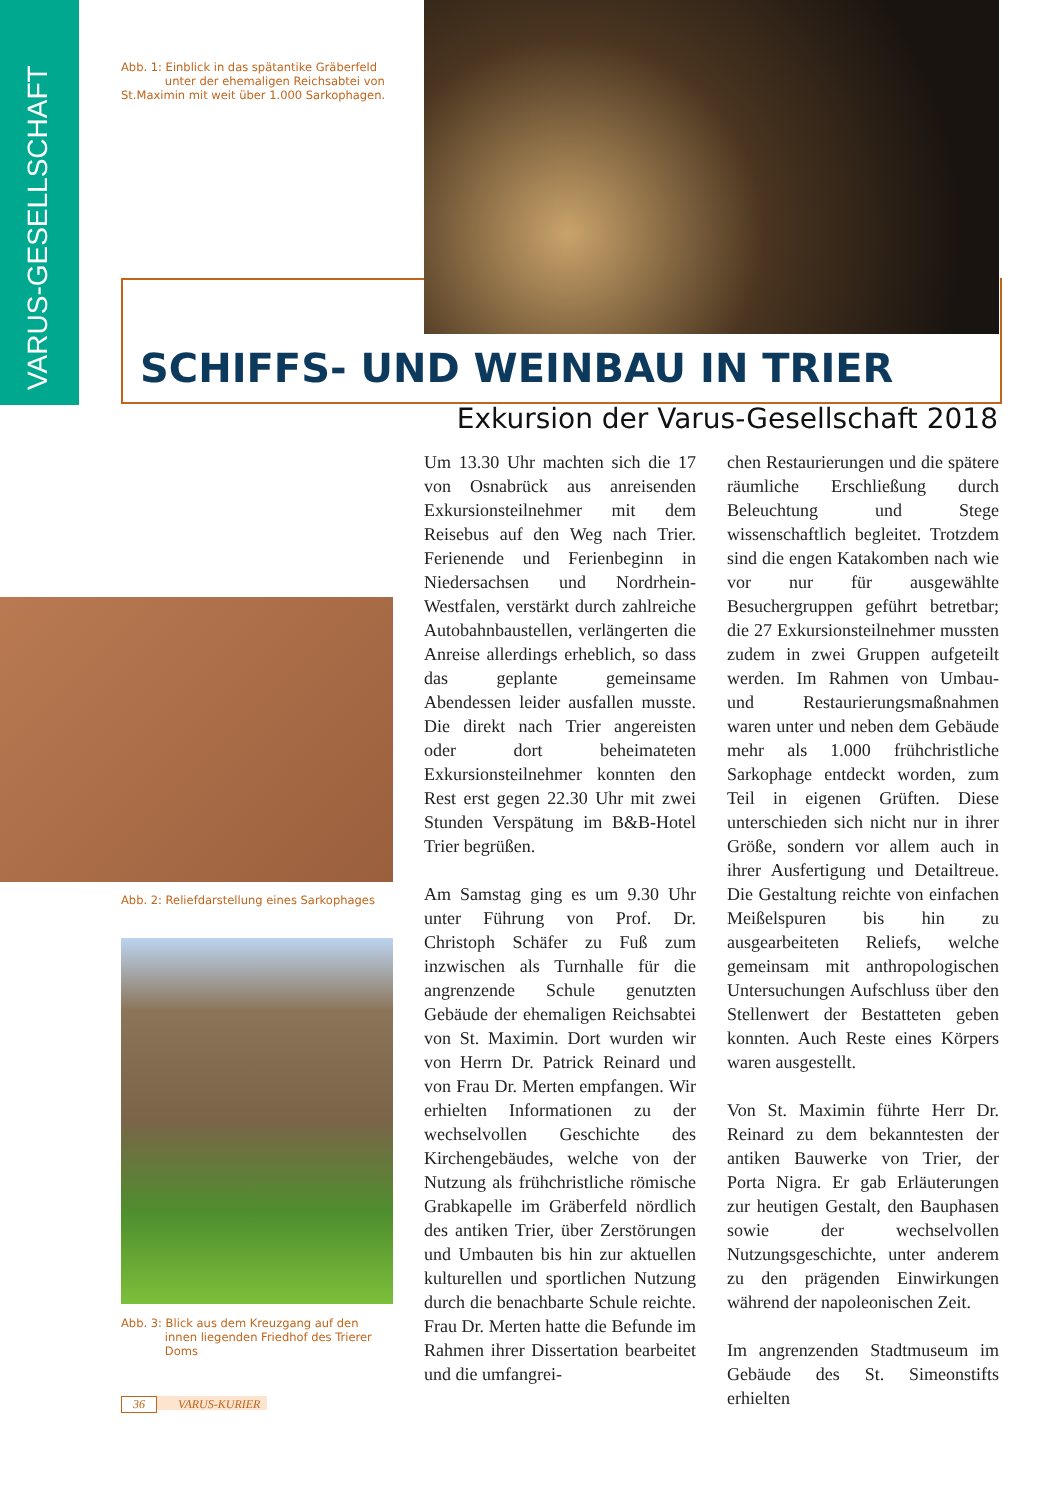VARUS-GESELLSCHAFT
Abb. 1: Einblick in das spätantike Gräberfeld
unter der ehemaligen Reichsabtei von St.Maximin mit weit über 1.000 Sarkophagen.
SCHIFFS- UND WEINBAU IN TRIER
Exkursion der Varus-Gesellschaft 2018
Abb. 2: Reliefdarstellung eines Sarkophages
Abb. 3: Blick aus dem Kreuzgang auf den
innen liegenden Friedhof des Trierer
Doms
Um 13.30 Uhr machten sich die 17 von Osnabrück aus anreisenden Exkursionsteilnehmer mit dem Reisebus auf den Weg nach Trier. Ferienende und Ferienbeginn in Niedersachsen und Nordrhein-Westfalen, verstärkt durch zahlreiche Autobahnbaustellen, verlängerten die Anreise allerdings erheblich, so dass das geplante gemeinsame Abendessen leider ausfallen musste. Die direkt nach Trier angereisten oder dort beheimateten Exkursionsteilnehmer konnten den Rest erst gegen 22.30 Uhr mit zwei Stunden Verspätung im B&B-Hotel Trier begrüßen.
Am Samstag ging es um 9.30 Uhr unter Führung von Prof. Dr. Christoph Schäfer zu Fuß zum inzwischen als Turnhalle für die angrenzende Schule genutzten Gebäude der ehemaligen Reichsabtei von St. Maximin. Dort wurden wir von Herrn Dr. Patrick Reinard und von Frau Dr. Merten empfangen. Wir erhielten Informationen zu der wechselvollen Geschichte des Kirchengebäudes, welche von der Nutzung als frühchristliche römische Grabkapelle im Gräberfeld nördlich des antiken Trier, über Zerstörungen und Umbauten bis hin zur aktuellen kulturellen und sportlichen Nutzung durch die benachbarte Schule reichte. Frau Dr. Merten hatte die Befunde im Rahmen ihrer Dissertation bearbeitet und die umfangrei-
chen Restaurierungen und die spätere räumliche Erschließung durch Beleuchtung und Stege wissenschaftlich begleitet. Trotzdem sind die engen Katakomben nach wie vor nur für ausgewählte Besuchergruppen geführt betretbar; die 27 Exkursionsteilnehmer mussten zudem in zwei Gruppen aufgeteilt werden. Im Rahmen von Umbau- und Restaurierungsmaßnahmen waren unter und neben dem Gebäude mehr als 1.000 frühchristliche Sarkophage entdeckt worden, zum Teil in eigenen Grüften. Diese unterschieden sich nicht nur in ihrer Größe, sondern vor allem auch in ihrer Ausfertigung und Detailtreue. Die Gestaltung reichte von einfachen Meißelspuren bis hin zu ausgearbeiteten Reliefs, welche gemeinsam mit anthropologischen Untersuchungen Aufschluss über den Stellenwert der Bestatteten geben konnten. Auch Reste eines Körpers waren ausgestellt.
Von St. Maximin führte Herr Dr. Reinard zu dem bekanntesten der antiken Bauwerke von Trier, der Porta Nigra. Er gab Erläuterungen zur heutigen Gestalt, den Bauphasen sowie der wechselvollen Nutzungsgeschichte, unter anderem zu den prägenden Einwirkungen während der napoleonischen Zeit.
Im angrenzenden Stadtmuseum im Gebäude des St. Simeonstifts erhielten
36 VARUS-KURIER